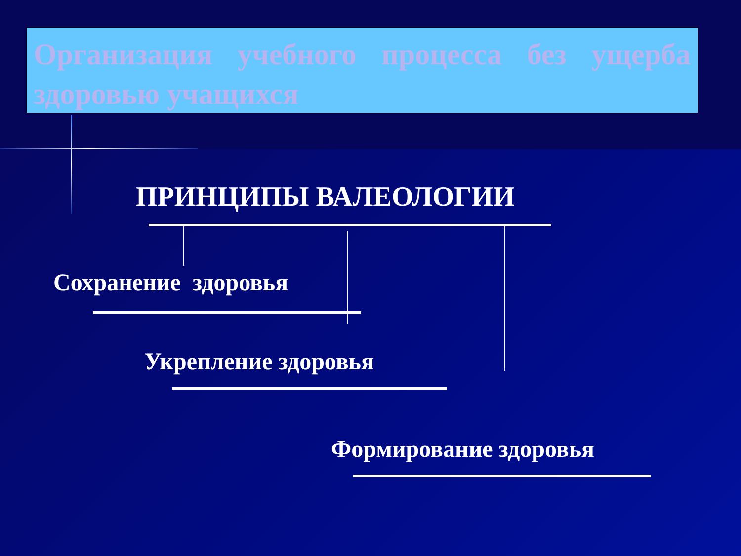Организация учебного процесса без ущерба здоровью учащихся
ПРИНЦИПЫ ВАЛЕОЛОГИИ
Сохранение здоровья
Укрепление здоровья
Формирование здоровья